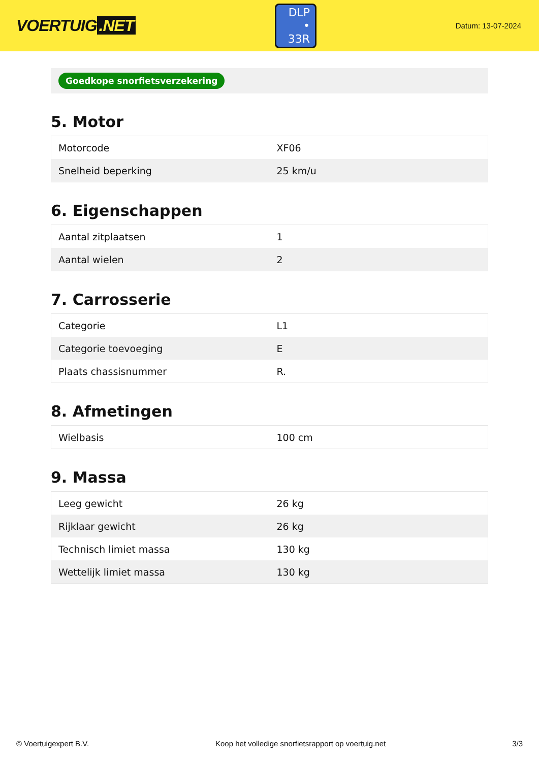VOERTUIG.NET
DLP
• 33R
Datum: 13-07-2024
Goedkope snorfietsverzekering
5. Motor
| Motorcode | XF06 |
| Snelheid beperking | 25 km/u |
6. Eigenschappen
| Aantal zitplaatsen | 1 |
| Aantal wielen | 2 |
7. Carrosserie
| Categorie | L1 |
| Categorie toevoeging | E |
| Plaats chassisnummer | R. |
8. Afmetingen
| Wielbasis | 100 cm |
9. Massa
| Leeg gewicht | 26 kg |
| Rijklaar gewicht | 26 kg |
| Technisch limiet massa | 130 kg |
| Wettelijk limiet massa | 130 kg |
© Voertuigexpert B.V. Koop het volledige snorfietsrapport op voertuig.net 3/3